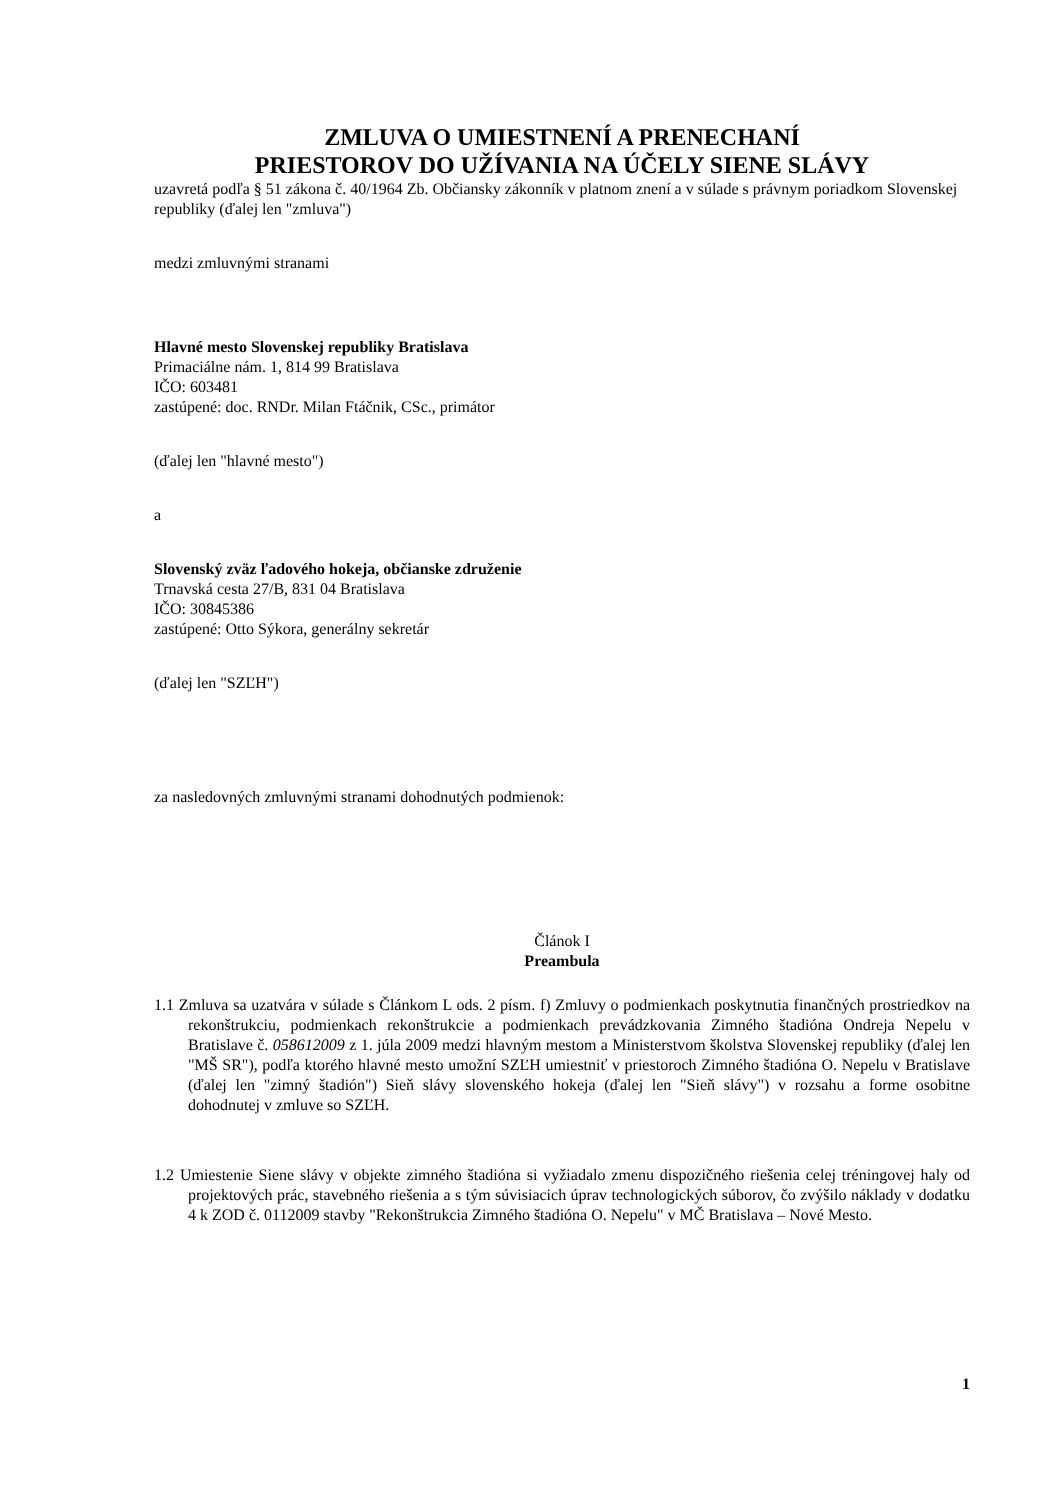ZMLUVA O UMIESTNENÍ A PRENECHANÍ
PRIESTOROV DO UŽÍVANIA NA ÚČELY SIENE SLÁVY
uzavretá podľa § 51 zákona č. 40/1964 Zb. Občiansky zákonník v platnom znení a v súlade s právnym poriadkom Slovenskej republiky (ďalej len "zmluva")
medzi zmluvnými stranami
Hlavné mesto Slovenskej republiky Bratislava
Primaciálne nám. 1, 814 99 Bratislava
IČO: 603481
zastúpené: doc. RNDr. Milan Ftáčnik, CSc., primátor
(ďalej len "hlavné mesto")
a
Slovenský zväz ľadového hokeja, občianske združenie
Trnavská cesta 27/B, 831 04 Bratislava
IČO: 30845386
zastúpené: Otto Sýkora, generálny sekretár
(ďalej len "SZĽH")
za nasledovných zmluvnými stranami dohodnutých podmienok:
Článok I
Preambula
1.1 Zmluva sa uzatvára v súlade s Článkom L ods. 2 písm. f) Zmluvy o podmienkach poskytnutia finančných prostriedkov na rekonštrukciu, podmienkach rekonštrukcie a podmienkach prevádzkovania Zimného štadióna Ondreja Nepelu v Bratislave č. 058612009 z 1. júla 2009 medzi hlavným mestom a Ministerstvom školstva Slovenskej republiky (ďalej len "MŠ SR"), podľa ktorého hlavné mesto umožní SZĽH umiestniť v priestoroch Zimného štadióna O. Nepelu v Bratislave (ďalej len "zimný štadión") Sieň slávy slovenského hokeja (ďalej len "Sieň slávy") v rozsahu a forme osobitne dohodnutej v zmluve so SZĽH.
1.2 Umiestenie Siene slávy v objekte zimného štadióna si vyžiadalo zmenu dispozičného riešenia celej tréningovej haly od projektových prác, stavebného riešenia a s tým súvisiacich úprav technologických súborov, čo zvýšilo náklady v dodatku 4 k ZOD č. 0112009 stavby "Rekonštrukcia Zimného štadióna O. Nepelu" v MČ Bratislava – Nové Mesto.
1